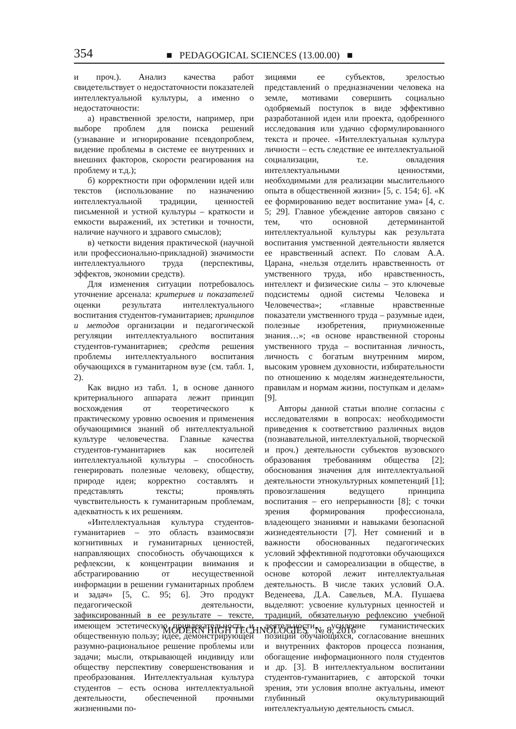354 ■ PEDAGOGICAL SCIENCES (13.00.00) ■
и проч.). Анализ качества работ свидетельствует о недостаточности показателей интеллектуальной культуры, а именно о недостаточности:
а) нравственной зрелости, например, при выборе проблем для поиска решений (узнавание и игнорирование псевдопроблем, видение проблемы в системе ее внутренних и внешних факторов, скорости реагирования на проблему и т.д.);
б) корректности при оформлении идей или текстов (использование по назначению интеллектуальной традиции, ценностей письменной и устной культуры – краткости и емкости выражений, их эстетики и точности, наличие научного и здравого смыслов);
в) четкости видения практической (научной или профессионально-прикладной) значимости интеллектуального труда (перспективы, эффектов, экономии средств).
Для изменения ситуации потребовалось уточнение арсенала: критериев и показателей оценки результата интеллектуального воспитания студентов-гуманитариев; принципов и методов организации и педагогической регуляции интеллектуального воспитания студентов-гуманитариев; средств решения проблемы интеллектуального воспитания обучающихся в гуманитарном вузе (см. табл. 1, 2).
Как видно из табл. 1, в основе данного критериального аппарата лежит принцип восхождения от теоретического к практическому уровню освоения и применения обучающимися знаний об интеллектуальной культуре человечества. Главные качества студентов-гуманитариев как носителей интеллектуальной культуры – способность генерировать полезные человеку, обществу, природе идеи; корректно составлять и представлять тексты; проявлять чувствительность к гуманитарным проблемам, адекватность к их решениям.
«Интеллектуальная культура студентов-гуманитариев – это область взаимосвязи когнитивных и гуманитарных ценностей, направляющих способность обучающихся к рефлексии, к концентрации внимания и абстрагированию от несущественной информации в решении гуманитарных проблем и задач» [5, С. 95; 6]. Это продукт педагогической деятельности, зафиксированный в ее результате – тексте, имеющем эстетическую привлекательность и общественную пользу; идее, демонстрирующей разумно-рациональное решение проблемы или задачи; мысли, открывающей индивиду или обществу перспективу совершенствования и преобразования. Интеллектуальная культура студентов – есть основа интеллектуальной деятельности, обеспеченной прочными жизненными по-
зициями ее субъектов, зрелостью представлений о предназначении человека на земле, мотивами совершить социально одобряемый поступок в виде эффективно разработанной идеи или проекта, одобренного исследования или удачно сформулированного текста и прочее. «Интеллектуальная культура личности – есть следствие ее интеллектуальной социализации, т.е. овладения интеллектуальными ценностями, необходимыми для реализации мыслительного опыта в общественной жизни» [5, с. 154; 6]. «К ее формированию ведет воспитание ума» [4, с. 5; 29]. Главное убеждение авторов связано с тем, что основной детерминантой интеллектуальной культуры как результата воспитания умственной деятельности является ее нравственный аспект. По словам А.А. Царана, «нельзя отделить нравственность от умственного труда, ибо нравственность, интеллект и физические силы – это ключевые подсистемы одной системы Человека и Человечества»; «главные нравственные показатели умственного труда – разумные идеи, полезные изобретения, приумноженные знания…»; «в основе нравственной стороны умственного труда – воспитанная личность, личность с богатым внутренним миром, высоким уровнем духовности, избирательности по отношению к моделям жизнедеятельности, правилам и нормам жизни, поступкам и делам» [9].
Авторы данной статьи вполне согласны с исследователями в вопросах: необходимости приведения к соответствию различных видов (познавательной, интеллектуальной, творческой и проч.) деятельности субъектов вузовского образования требованиям общества [2]; обоснования значения для интеллектуальной деятельности этнокультурных компетенций [1]; провозглашения ведущего принципа воспитания – его непрерывности [8]; с точки зрения формирования профессионала, владеющего знаниями и навыками безопасной жизнедеятельности [7]. Нет сомнений и в важности обоснованных педагогических условий эффективной подготовки обучающихся к профессии и самореализации в обществе, в основе которой лежит интеллектуальная деятельность. В числе таких условий О.А. Веденеева, Д.А. Савельев, М.А. Пушаева выделяют: усвоение культурных ценностей и традиций, обязательную рефлексию учебной деятельности, усиление гуманистических позиций обучающихся, согласование внешних и внутренних факторов процесса познания, обогащение информационного поля студентов и др. [3]. В интеллектуальном воспитании студентов-гуманитариев, с авторской точки зрения, эти условия вполне актуальны, имеют глубинный окультуривающий интеллектуальную деятельность смысл.
MODERN HIGH TECHNOLOGIES № 8, 2016